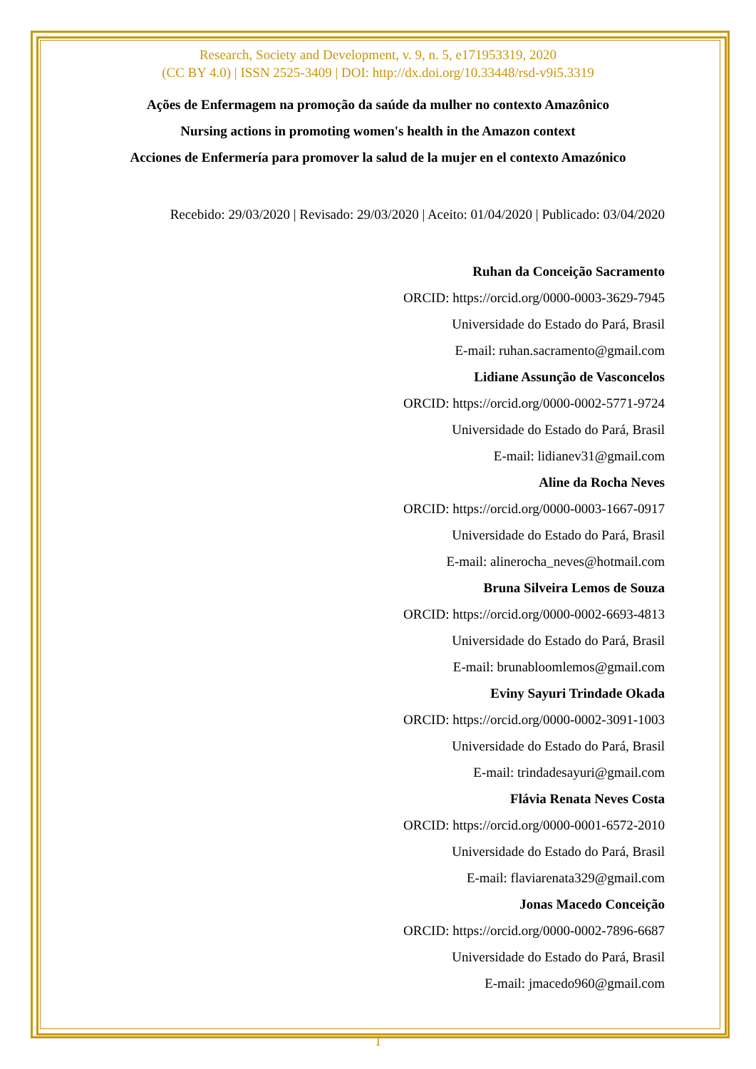Research, Society and Development, v. 9, n. 5, e171953319, 2020
(CC BY 4.0) | ISSN 2525-3409 | DOI: http://dx.doi.org/10.33448/rsd-v9i5.3319
Ações de Enfermagem na promoção da saúde da mulher no contexto Amazônico
Nursing actions in promoting women's health in the Amazon context
Acciones de Enfermería para promover la salud de la mujer en el contexto Amazónico
Recebido: 29/03/2020 | Revisado: 29/03/2020 | Aceito: 01/04/2020 | Publicado: 03/04/2020
Ruhan da Conceição Sacramento
ORCID: https://orcid.org/0000-0003-3629-7945
Universidade do Estado do Pará, Brasil
E-mail: ruhan.sacramento@gmail.com
Lidiane Assunção de Vasconcelos
ORCID: https://orcid.org/0000-0002-5771-9724
Universidade do Estado do Pará, Brasil
E-mail: lidianev31@gmail.com
Aline da Rocha Neves
ORCID: https://orcid.org/0000-0003-1667-0917
Universidade do Estado do Pará, Brasil
E-mail: alinerocha_neves@hotmail.com
Bruna Silveira Lemos de Souza
ORCID: https://orcid.org/0000-0002-6693-4813
Universidade do Estado do Pará, Brasil
E-mail: brunabloomlemos@gmail.com
Eviny Sayuri Trindade Okada
ORCID: https://orcid.org/0000-0002-3091-1003
Universidade do Estado do Pará, Brasil
E-mail: trindadesayuri@gmail.com
Flávia Renata Neves Costa
ORCID: https://orcid.org/0000-0001-6572-2010
Universidade do Estado do Pará, Brasil
E-mail: flaviarenata329@gmail.com
Jonas Macedo Conceição
ORCID: https://orcid.org/0000-0002-7896-6687
Universidade do Estado do Pará, Brasil
E-mail: jmacedo960@gmail.com
1